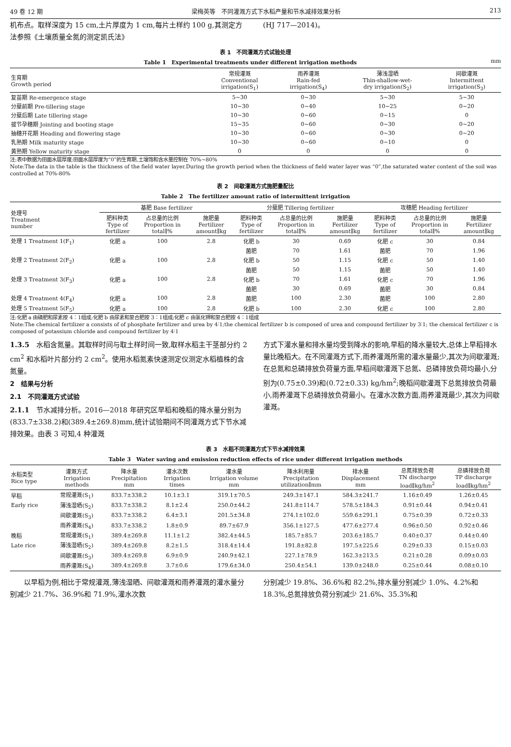49 卷 12 期 梁梅英等　不同灌溉方式下水稻产量和节水减排效果分析 213
机布点。取样深度为 15 cm,土片厚度为 1 cm,每片土样约 100 g,其测定方法参照《土壤质量全氮的测定凯氏法》
(HJ 717—2014)。
表 1　不同灌溉方式试验处理
Table 1　Experimental treatments under different irrigation methods mm
| 生育期 Growth period | 常规灌溉 Conventional irrigation(S<sub>1</sub>) | 雨养灌溉 Rain-fed irrigation(S<sub>4</sub>) | 薄浅湿晒 Thin-shallow-wet- dry irrigation(S<sub>2</sub>) | 间歇灌溉 Intermittent irrigation(S<sub>3</sub>) |
| --- | --- | --- | --- | --- |
| 复苗期 Re-emergence stage | 5~30 | 0~30 | 5~30 | 5~30 |
| 分蘖前期 Pre-tillering stage | 10~30 | 0~40 | 10~25 | 0~20 |
| 分蘖后期 Late tillering stage | 10~30 | 0~60 | 0~15 | 0 |
| 拔节孕穗期 Jointing and booting stage | 15~35 | 0~60 | 0~30 | 0~20 |
| 抽穗开花期 Heading and flowering stage | 10~30 | 0~60 | 0~30 | 0~20 |
| 乳熟期 Milk maturity stage | 10~30 | 0~60 | 0~10 | 0 |
| 黄熟期 Yellow maturity stage | 0 | 0 | 0 | 0 |
注:表中数据为田面水层厚度;田面水层厚度为“0”的生育期,土壤饱和含水量控制在 70%~80%
Note:The data in the table is the thickness of the field water layer.During the growth period when the thickness of field water layer was “0”,the saturated water content of the soil was controlled at 70%-80%
表 2　间歇灌溉方式施肥量配比
Table 2　The fertilizer amount ratio of intermittent irrigation
| 处理号 Treatment number | 基肥 Base fertilizer | | | 分蘖肥 Tillering fertilizer | | | 攻穗肥 Heading fertilizer | | |
| --- | --- | --- | --- | --- | --- | --- | --- | --- | --- |
| | 肥料种类 Type of fertilizer | 占总量的比例 Proportion in total∥% | 施肥量 Fertilizer amount∥kg | 肥料种类 Type of fertilizer | 占总量的比例 Proportion in total∥% | 施肥量 Fertilizer amount∥kg | 肥料种类 Type of fertilizer | 占总量的比例 Proportion in total∥% | 施肥量 Fertilizer amount∥kg |
| 处理 1 Treatment 1(F<sub>1</sub>) | 化肥 a | 100 | 2.8 | 化肥 b | 30 | 0.69 | 化肥 c | 30 | 0.84 |
| | | | | 菌肥 | 70 | 1.61 | 菌肥 | 70 | 1.96 |
| 处理 2 Treatment 2(F<sub>2</sub>) | 化肥 a | 100 | 2.8 | 化肥 b | 50 | 1.15 | 化肥 c | 50 | 1.40 |
| | | | | 菌肥 | 50 | 1.15 | 菌肥 | 50 | 1.40 |
| 处理 3 Treatment 3(F<sub>3</sub>) | 化肥 a | 100 | 2.8 | 化肥 b | 70 | 1.61 | 化肥 c | 70 | 1.96 |
| | | | | 菌肥 | 30 | 0.69 | 菌肥 | 30 | 0.84 |
| 处理 4 Treatment 4(F<sub>4</sub>) | 化肥 a | 100 | 2.8 | 菌肥 | 100 | 2.30 | 菌肥 | 100 | 2.80 |
| 处理 5 Treatment 5(F<sub>5</sub>) | 化肥 a | 100 | 2.8 | 化肥 b | 100 | 2.30 | 化肥 c | 100 | 2.80 |
注:化肥 a 由磷肥和尿素按 4∶1组成;化肥 b 由尿素和复合肥按 3∶1组成;化肥 c 由氯化钾和复合肥按 4∶1组成
Note:The chemical fertilizer a consists of of phosphate fertilizer and urea by 4∶1;the chemical fertilizer b is composed of urea and compound fertilizer by 3∶1; the chemical fertilizer c is composed of potassium chloride and compound fertilizer by 4∶1
1.3.5　水稻含氮量。其取样时间与取土样时间一致,取样水稻主干茎部分约 2 cm<sup>2</sup> 和水稻叶片部分约 2 cm<sup>2</sup>。使用水稻氮素快速测定仪测定水稻植株的含氮量。
2　结果与分析
2.1　不同灌溉方式试验
2.1.1　节水减排分析。2016—2018 年研究区早稻和晚稻的降水量分别为(833.7±338.2)和(389.4±269.8)mm,统计试验期间不同灌溉方式下节水减排效果。由表 3 可知,4 种灌溉
方式下灌水量和排水量均受到降水的影响,早稻的降水量较大,总体上早稻排水量比晚稻大。在不同灌溉方式下,雨养灌溉所需的灌水量最少,其次为间歇灌溉;在总氮和总磷排放负荷量方面,早稻间歇灌溉下总氮、总磷排放负荷均最小,分别为(0.75±0.39)和(0.72±0.33) kg/hm<sup>2</sup>;晚稻间歇灌溉下总氮排放负荷最小,雨养灌溉下总磷排放负荷最小。在灌水次数方面,雨养灌溉最少,其次为间歇灌溉。
表 3　水稻不同灌溉方式下节水减排效果
Table 3　Water saving and emission reduction effects of rice under different irrigation methods
| 水稻类型 Rice type | 灌溉方式 Irrigation methods | 降水量 Precipitation mm | 灌水次数 Irrigation times | 灌水量 Irrigation volume mm | 降水利用量 Precipitation utilization∥mm | 排水量 Displacement mm | 总氮排放负荷 TN discharge load∥kg/hm<sup>2</sup> | 总磷排放负荷 TP discharge load∥kg/hm<sup>2</sup> |
| --- | --- | --- | --- | --- | --- | --- | --- | --- |
| 早稻 | 常规灌溉(S<sub>1</sub>) | 833.7±338.2 | 10.1±3.1 | 319.1±70.5 | 249.3±147.1 | 584.3±241.7 | 1.16±0.49 | 1.26±0.45 |
| Early rice | 薄浅湿晒(S<sub>2</sub>) | 833.7±338.2 | 8.1±2.4 | 250.0±44.2 | 241.8±114.7 | 578.5±184.3 | 0.91±0.44 | 0.94±0.41 |
| | 间歇灌溉(S<sub>3</sub>) | 833.7±338.2 | 6.4±3.1 | 201.5±34.8 | 274.1±102.0 | 559.6±291.1 | 0.75±0.39 | 0.72±0.33 |
| | 雨养灌溉(S<sub>4</sub>) | 833.7±338.2 | 1.8±0.9 | 89.7±67.9 | 356.1±127.5 | 477.6±277.4 | 0.96±0.50 | 0.92±0.46 |
| 晚稻 | 常规灌溉(S<sub>1</sub>) | 389.4±269.8 | 11.1±1.2 | 382.4±44.5 | 185.7±85.7 | 203.6±185.7 | 0.40±0.37 | 0.44±0.40 |
| Late rice | 薄浅湿晒(S<sub>2</sub>) | 389.4±269.8 | 8.2±1.5 | 318.4±14.4 | 191.8±82.8 | 197.5±225.6 | 0.29±0.33 | 0.15±0.03 |
| | 间歇灌溉(S<sub>3</sub>) | 389.4±269.8 | 6.9±0.9 | 240.9±42.1 | 227.1±78.9 | 162.3±213.5 | 0.21±0.28 | 0.09±0.03 |
| | 雨养灌溉(S<sub>4</sub>) | 389.4±269.8 | 3.7±0.6 | 179.6±34.0 | 250.4±54.1 | 139.0±248.0 | 0.25±0.44 | 0.08±0.10 |
　　以早稻为例,相比于常规灌溉,薄浅湿晒、间歇灌溉和雨养灌溉的灌水量分别减少 21.7%、36.9%和 71.9%,灌水次数
分别减少 19.8%、36.6%和 82.2%,排水量分别减少 1.0%、4.2%和 18.3%,总氮排放负荷分别减少 21.6%、35.3%和